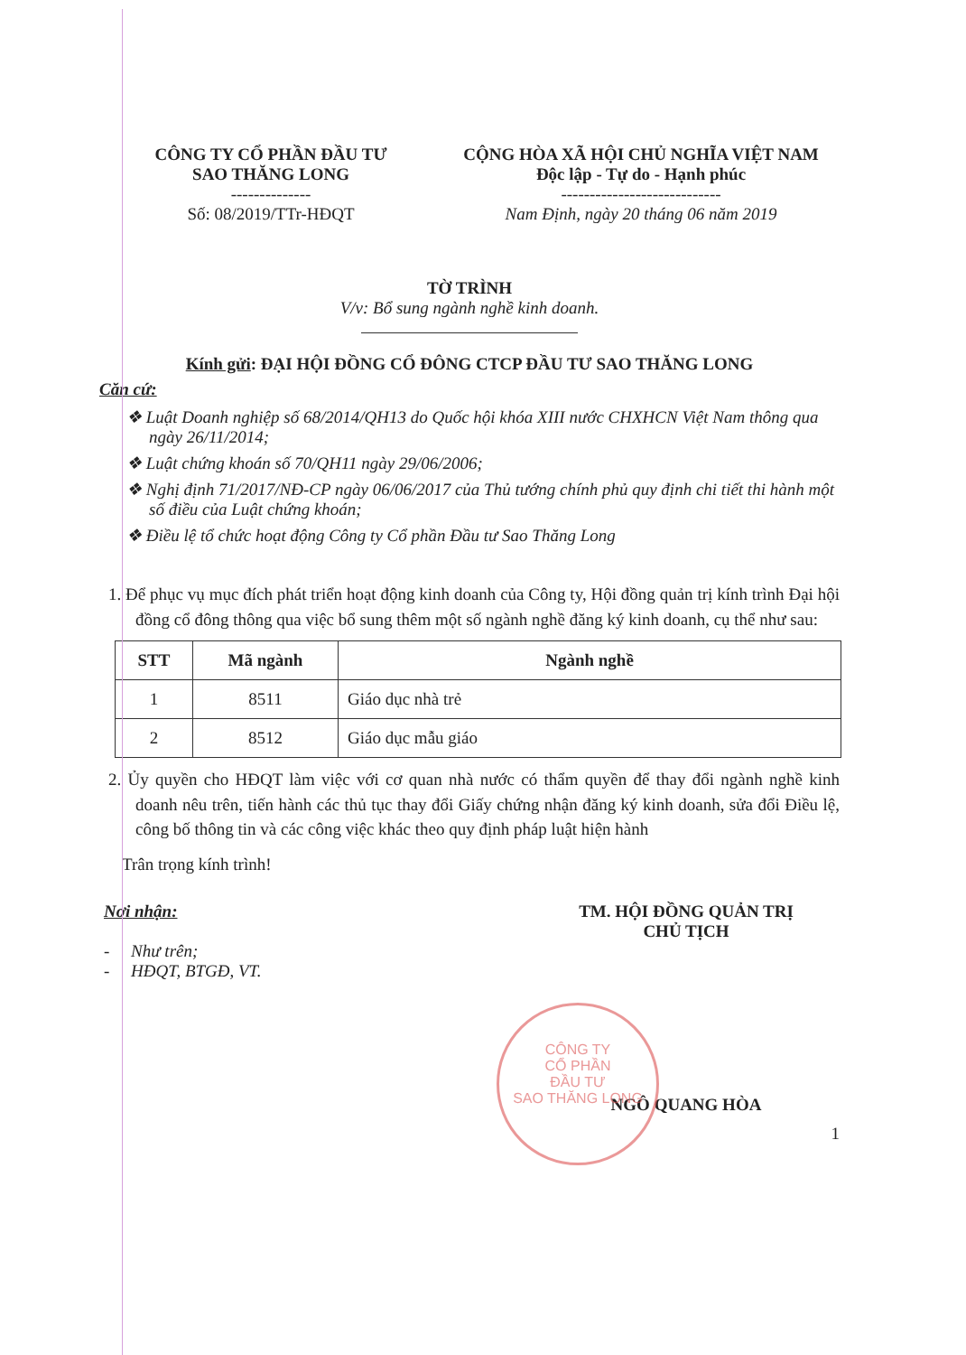CÔNG TY CỔ PHẦN ĐẦU TƯ
SAO THĂNG LONG
--------------
Số: 08/2019/TTr-HĐQT
CỘNG HÒA XÃ HỘI CHỦ NGHĨA VIỆT NAM
Độc lập - Tự do - Hạnh phúc
----------------------------
Nam Định, ngày 20 tháng 06 năm 2019
TỜ TRÌNH
V/v: Bổ sung ngành nghề kinh doanh.
Kính gửi: ĐẠI HỘI ĐỒNG CỔ ĐÔNG CTCP ĐẦU TƯ SAO THĂNG LONG
Căn cứ:
❖ Luật Doanh nghiệp số 68/2014/QH13 do Quốc hội khóa XIII nước CHXHCN Việt Nam thông qua ngày 26/11/2014;
❖ Luật chứng khoán số 70/QH11 ngày 29/06/2006;
❖ Nghị định 71/2017/NĐ-CP ngày 06/06/2017 của Thủ tướng chính phủ quy định chi tiết thi hành một số điều của Luật chứng khoán;
❖ Điều lệ tổ chức hoạt động Công ty Cổ phần Đầu tư Sao Thăng Long
1. Để phục vụ mục đích phát triển hoạt động kinh doanh của Công ty, Hội đồng quản trị kính trình Đại hội đồng cổ đông thông qua việc bổ sung thêm một số ngành nghề đăng ký kinh doanh, cụ thể như sau:
| STT | Mã ngành | Ngành nghề |
| --- | --- | --- |
| 1 | 8511 | Giáo dục nhà trẻ |
| 2 | 8512 | Giáo dục mẫu giáo |
2. Ủy quyền cho HĐQT làm việc với cơ quan nhà nước có thẩm quyền để thay đổi ngành nghề kinh doanh nêu trên, tiến hành các thủ tục thay đổi Giấy chứng nhận đăng ký kinh doanh, sửa đổi Điều lệ, công bố thông tin và các công việc khác theo quy định pháp luật hiện hành
Trân trọng kính trình!
Nơi nhận:
- Như trên;
- HĐQT, BTGĐ, VT.
TM. HỘI ĐỒNG QUẢN TRỊ
CHỦ TỊCH
NGÔ QUANG HÒA
1
CÔNG TY
CỔ PHẦN
ĐẦU TƯ
SAO THĂNG LONG